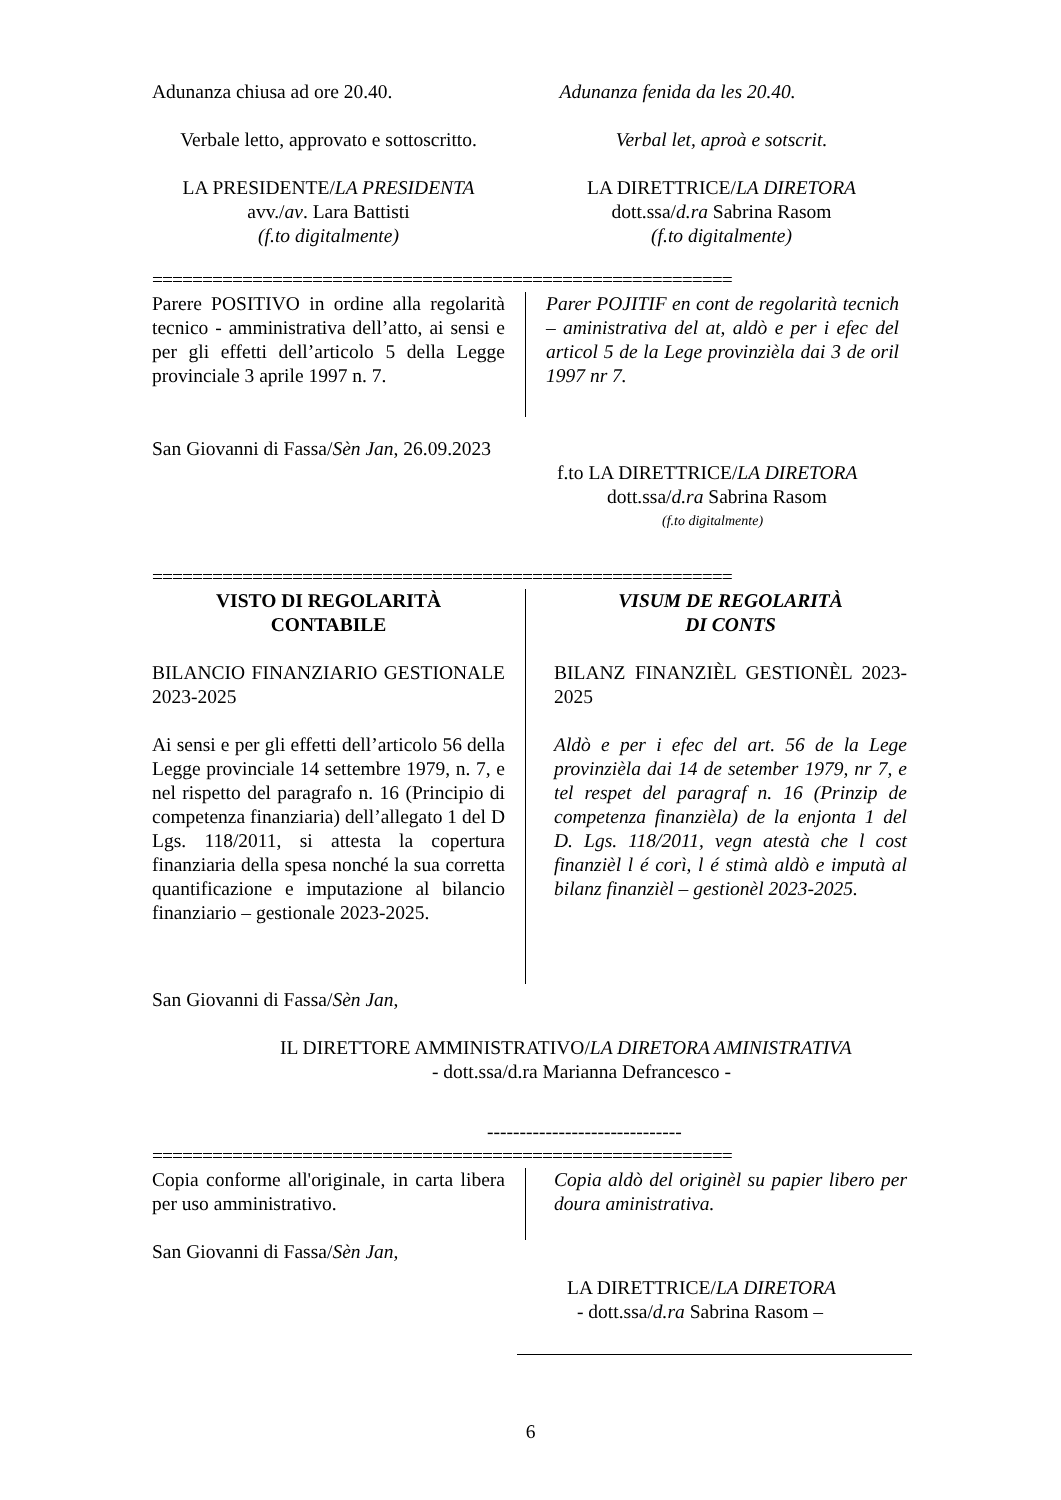Adunanza chiusa ad ore 20.40. Adunanza fenida da les 20.40.
Verbale letto, approvato e sottoscritto.
Verbal let, aproà e sotscrit.
LA PRESIDENTE/LA PRESIDENTA
avv./av. Lara Battisti
(f.to digitalmente)
LA DIRETTRICE/LA DIRETORA
dott.ssa/d.ra Sabrina Rasom
(f.to digitalmente)
==========================================================
Parere POSITIVO in ordine alla regolarità tecnico - amministrativa dell’atto, ai sensi e per gli effetti dell’articolo 5 della Legge provinciale 3 aprile 1997 n. 7.
Parer POJITIF en cont de regolarità tecnich – aministrativa del at, aldò e per i efec del articol 5 de la Lege provinzièla dai 3 de oril 1997 nr 7.
San Giovanni di Fassa/Sèn Jan, 26.09.2023
f.to LA DIRETTRICE/LA DIRETORA
dott.ssa/d.ra Sabrina Rasom
(f.to digitalmente)
==========================================================
VISTO DI REGOLARITÀ
CONTABILE
BILANCIO FINANZIARIO GESTIONALE 2023-2025
Ai sensi e per gli effetti dell’articolo 56 della Legge provinciale 14 settembre 1979, n. 7, e nel rispetto del paragrafo n. 16 (Principio di competenza finanziaria) dell’allegato 1 del D Lgs. 118/2011, si attesta la copertura finanziaria della spesa nonché la sua corretta quantificazione e imputazione al bilancio finanziario – gestionale 2023-2025.
VISUM DE REGOLARITÀ
DI CONTS
BILANZ FINANZIÈL GESTIONÈL 2023-2025
Aldò e per i efec del art. 56 de la Lege provinzièla dai 14 de setember 1979, nr 7, e tel respet del paragraf n. 16 (Prinzip de competenza finanzièla) de la enjonta 1 del D. Lgs. 118/2011, vegn atestà che l cost finanzièl l é corì, l é stimà aldò e imputà al bilanz finanzièl – gestionèl 2023-2025.
San Giovanni di Fassa/Sèn Jan,
IL DIRETTORE AMMINISTRATIVO/LA DIRETORA AMINISTRATIVA
- dott.ssa/d.ra Marianna Defrancesco -
------------------------------
==========================================================
Copia conforme all'originale, in carta libera per uso amministrativo.
Copia aldò del originèl su papier libero per doura aministrativa.
San Giovanni di Fassa/Sèn Jan,
LA DIRETTRICE/LA DIRETORA
- dott.ssa/d.ra Sabrina Rasom –
6